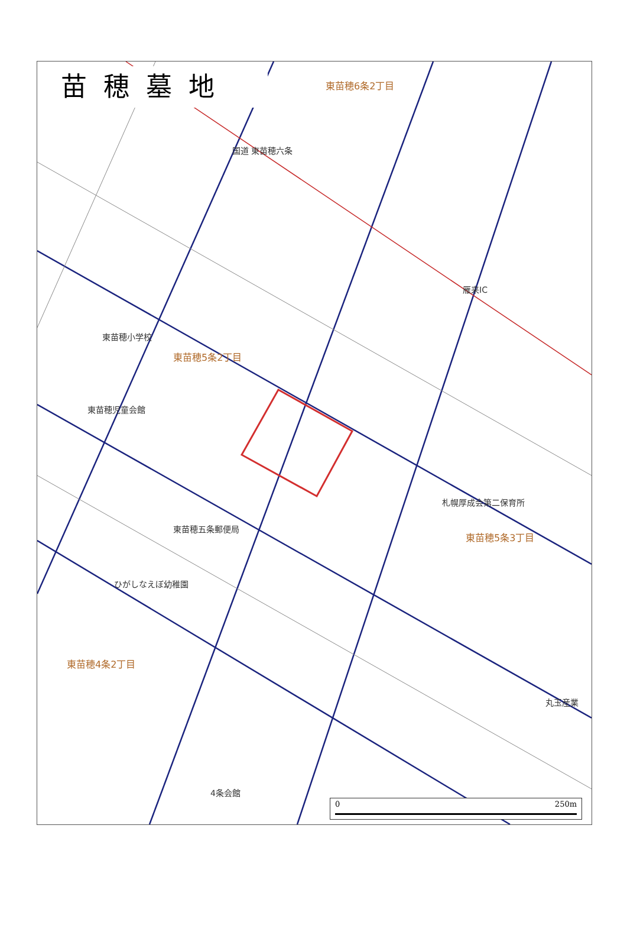苗穂墓地
東苗穂6条2丁目
国道 東苗穂六条
雁来IC
東苗穂小学校
東苗穂5条2丁目
東苗穂児童会館
札幌厚成会第二保育所
東苗穂五条郵便局
東苗穂5条3丁目
ひがしなえぼ幼稚園
東苗穂4条2丁目
丸玉産業
4条会館
0 250m